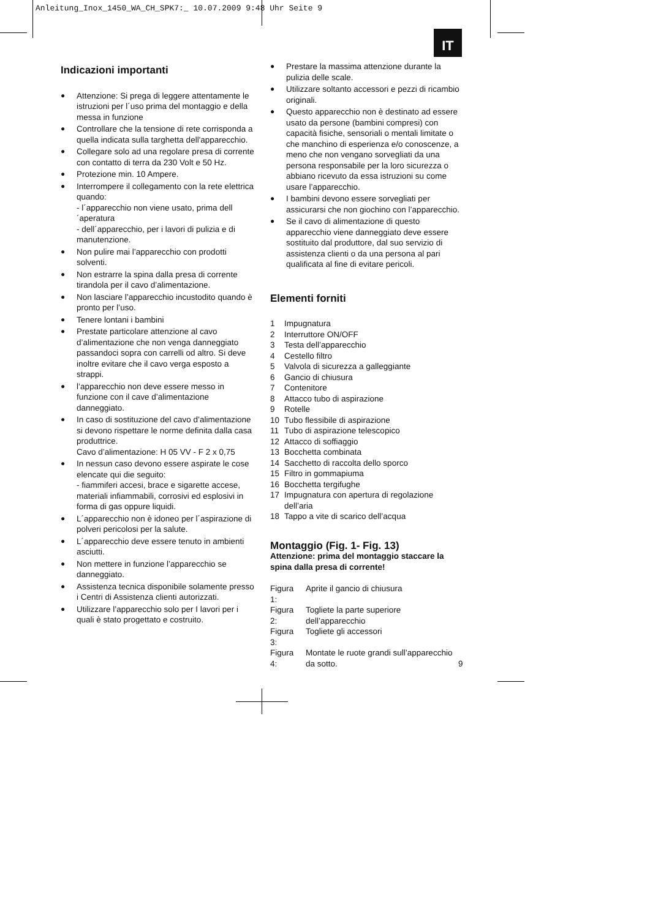Anleitung_Inox_1450_WA_CH_SPK7:_ 10.07.2009 9:48 Uhr Seite 9
IT
Indicazioni importanti
● Attenzione: Si prega di leggere attentamente le istruzioni per l´uso prima del montaggio e della messa in funzione
● Controllare che la tensione di rete corrisponda a quella indicata sulla targhetta dell'apparecchio.
● Collegare solo ad una regolare presa di corrente con contatto di terra da 230 Volt e 50 Hz.
● Protezione min. 10 Ampere.
● Interrompere il collegamento con la rete elettrica quando:
- l´apparecchio non viene usato, prima dell´aperatura
- dell´apparecchio, per i lavori di pulizia e di manutenzione.
● Non pulire mai l’apparecchio con prodotti solventi.
● Non estrarre la spina dalla presa di corrente tirandola per il cavo d’alimentazione.
● Non lasciare l’apparecchio incustodito quando è pronto per l’uso.
● Tenere lontani i bambini
● Prestate particolare attenzione al cavo d’alimentazione che non venga danneggiato passandoci sopra con carrelli od altro. Si deve inoltre evitare che il cavo verga esposto a strappi.
● l’apparecchio non deve essere messo in funzione con il cave d’alimentazione danneggiato.
● In caso di sostituzione del cavo d’alimentazione si devono rispettare le norme definita dalla casa produttrice.
Cavo d’alimentazione: H 05 VV - F 2 x 0,75
● In nessun caso devono essere aspirate le cose elencate qui die seguito:
- fiammiferi accesi, brace e sigarette accese, materiali infiammabili, corrosivi ed esplosivi in forma di gas oppure liquidi.
● L´apparecchio non è idoneo per l´aspirazione di polveri pericolosi per la salute.
● L´apparecchio deve essere tenuto in ambienti asciutti.
● Non mettere in funzione l’apparecchio se danneggiato.
● Assistenza tecnica disponibile solamente presso i Centri di Assistenza clienti autorizzati.
● Utilizzare l’apparecchio solo per I lavori per i quali è stato progettato e costruito.
● Prestare la massima attenzione durante la pulizia delle scale.
● Utilizzare soltanto accessori e pezzi di ricambio originali.
● Questo apparecchio non è destinato ad essere usato da persone (bambini compresi) con capacità fisiche, sensoriali o mentali limitate o che manchino di esperienza e/o conoscenze, a meno che non vengano sorvegliati da una persona responsabile per la loro sicurezza o abbiano ricevuto da essa istruzioni su come usare l’apparecchio.
● I bambini devono essere sorvegliati per assicurarsi che non giochino con l’apparecchio.
● Se il cavo di alimentazione di questo apparecchio viene danneggiato deve essere sostituito dal produttore, dal suo servizio di assistenza clienti o da una persona al pari qualificata al fine di evitare pericoli.
Elementi forniti
| 1 | Impugnatura |
| 2 | Interruttore ON/OFF |
| 3 | Testa dell’apparecchio |
| 4 | Cestello filtro |
| 5 | Valvola di sicurezza a galleggiante |
| 6 | Gancio di chiusura |
| 7 | Contenitore |
| 8 | Attacco tubo di aspirazione |
| 9 | Rotelle |
| 10 | Tubo flessibile di aspirazione |
| 11 | Tubo di aspirazione telescopico |
| 12 | Attacco di soffiaggio |
| 13 | Bocchetta combinata |
| 14 | Sacchetto di raccolta dello sporco |
| 15 | Filtro in gommapiuma |
| 16 | Bocchetta tergifughe |
| 17 | Impugnatura con apertura di regolazione dell’aria |
| 18 | Tappo a vite di scarico dell’acqua |
Montaggio (Fig. 1- Fig. 13)
Attenzione: prima del montaggio staccare la spina dalla presa di corrente!
| Figura 1: | Aprite il gancio di chiusura |
| Figura 2: | Togliete la parte superiore dell’apparecchio |
| Figura 3: | Togliete gli accessori |
| Figura 4: | Montate le ruote grandi sull’apparecchio da sotto. |
9